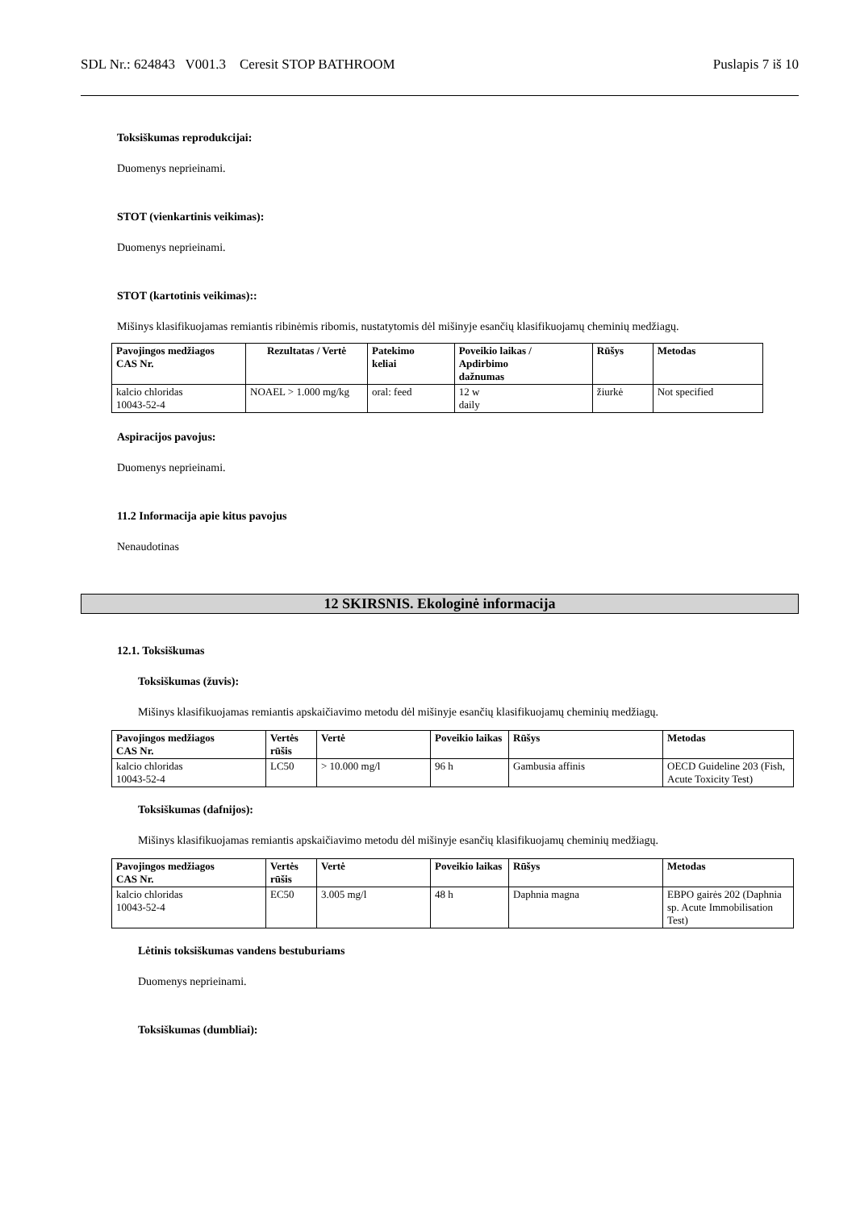SDL Nr.: 624843 V001.3 Ceresit STOP BATHROOM Puslapis 7 iš 10
Toksiškumas reprodukcijai:
Duomenys neprieinami.
STOT (vienkartinis veikimas):
Duomenys neprieinami.
STOT (kartotinis veikimas)::
Mišinys klasifikuojamas remiantis ribinėmis ribomis, nustatytomis dėl mišinyje esančių klasifikuojamų cheminių medžiagų.
| Pavojingos medžiagos CAS Nr. | Rezultatas / Vertė | Patekimo keliai | Poveikio laikas / Apdirbimo dažnumas | Rūšys | Metodas |
| --- | --- | --- | --- | --- | --- |
| kalcio chloridas 10043-52-4 | NOAEL > 1.000 mg/kg | oral: feed | 12 w daily | žiurkė | Not specified |
Aspiracijos pavojus:
Duomenys neprieinami.
11.2 Informacija apie kitus pavojus
Nenaudotinas
12 SKIRSNIS. Ekologinė informacija
12.1. Toksiškumas
Toksiškumas (žuvis):
Mišinys klasifikuojamas remiantis apskaičiavimo metodu dėl mišinyje esančių klasifikuojamų cheminių medžiagų.
| Pavojingos medžiagos CAS Nr. | Vertės rūšis | Vertė | Poveikio laikas | Rūšys | Metodas |
| --- | --- | --- | --- | --- | --- |
| kalcio chloridas 10043-52-4 | LC50 | > 10.000 mg/l | 96 h | Gambusia affinis | OECD Guideline 203 (Fish, Acute Toxicity Test) |
Toksiškumas (dafnijos):
Mišinys klasifikuojamas remiantis apskaičiavimo metodu dėl mišinyje esančių klasifikuojamų cheminių medžiagų.
| Pavojingos medžiagos CAS Nr. | Vertės rūšis | Vertė | Poveikio laikas | Rūšys | Metodas |
| --- | --- | --- | --- | --- | --- |
| kalcio chloridas 10043-52-4 | EC50 | 3.005 mg/l | 48 h | Daphnia magna | EBPO gairės 202 (Daphnia sp. Acute Immobilisation Test) |
Lėtinis toksiškumas vandens bestuburiams
Duomenys neprieinami.
Toksiškumas (dumbliai):